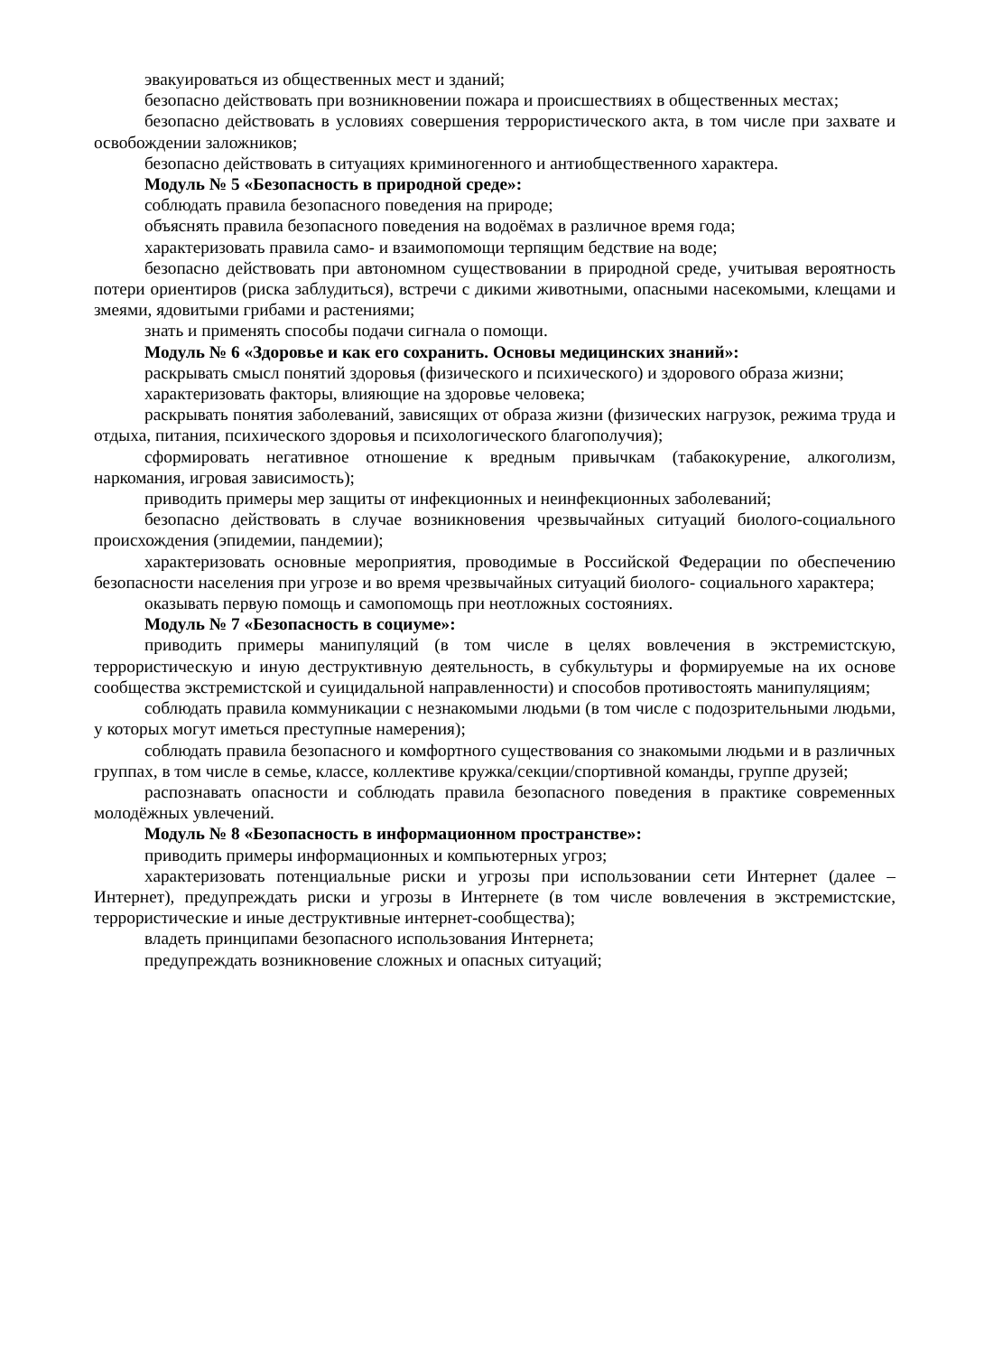эвакуироваться из общественных мест и зданий;
безопасно действовать при возникновении пожара и происшествиях в общественных местах;
безопасно действовать в условиях совершения террористического акта, в том числе при захвате и освобождении заложников;
безопасно действовать в ситуациях криминогенного и антиобщественного характера.
Модуль № 5 «Безопасность в природной среде»:
соблюдать правила безопасного поведения на природе;
объяснять правила безопасного поведения на водоёмах в различное время года;
характеризовать правила само- и взаимопомощи терпящим бедствие на воде;
безопасно действовать при автономном существовании в природной среде, учитывая вероятность потери ориентиров (риска заблудиться), встречи с дикими животными, опасными насекомыми, клещами и змеями, ядовитыми грибами и растениями;
знать и применять способы подачи сигнала о помощи.
Модуль № 6 «Здоровье и как его сохранить. Основы медицинских знаний»:
раскрывать смысл понятий здоровья (физического и психического) и здорового образа жизни;
характеризовать факторы, влияющие на здоровье человека;
раскрывать понятия заболеваний, зависящих от образа жизни (физических нагрузок, режима труда и отдыха, питания, психического здоровья и психологического благополучия);
сформировать негативное отношение к вредным привычкам (табакокурение, алкоголизм, наркомания, игровая зависимость);
приводить примеры мер защиты от инфекционных и неинфекционных заболеваний;
безопасно действовать в случае возникновения чрезвычайных ситуаций биолого-социального происхождения (эпидемии, пандемии);
характеризовать основные мероприятия, проводимые в Российской Федерации по обеспечению безопасности населения при угрозе и во время чрезвычайных ситуаций биолого- социального характера;
оказывать первую помощь и самопомощь при неотложных состояниях.
Модуль № 7 «Безопасность в социуме»:
приводить примеры манипуляций (в том числе в целях вовлечения в экстремистскую, террористическую и иную деструктивную деятельность, в субкультуры и формируемые на их основе сообщества экстремистской и суицидальной направленности) и способов противостоять манипуляциям;
соблюдать правила коммуникации с незнакомыми людьми (в том числе с подозрительными людьми, у которых могут иметься преступные намерения);
соблюдать правила безопасного и комфортного существования со знакомыми людьми и в различных группах, в том числе в семье, классе, коллективе кружка/секции/спортивной команды, группе друзей;
распознавать опасности и соблюдать правила безопасного поведения в практике современных молодёжных увлечений.
Модуль № 8 «Безопасность в информационном пространстве»:
приводить примеры информационных и компьютерных угроз;
характеризовать потенциальные риски и угрозы при использовании сети Интернет (далее – Интернет), предупреждать риски и угрозы в Интернете (в том числе вовлечения в экстремистские, террористические и иные деструктивные интернет-сообщества);
владеть принципами безопасного использования Интернета;
предупреждать возникновение сложных и опасных ситуаций;